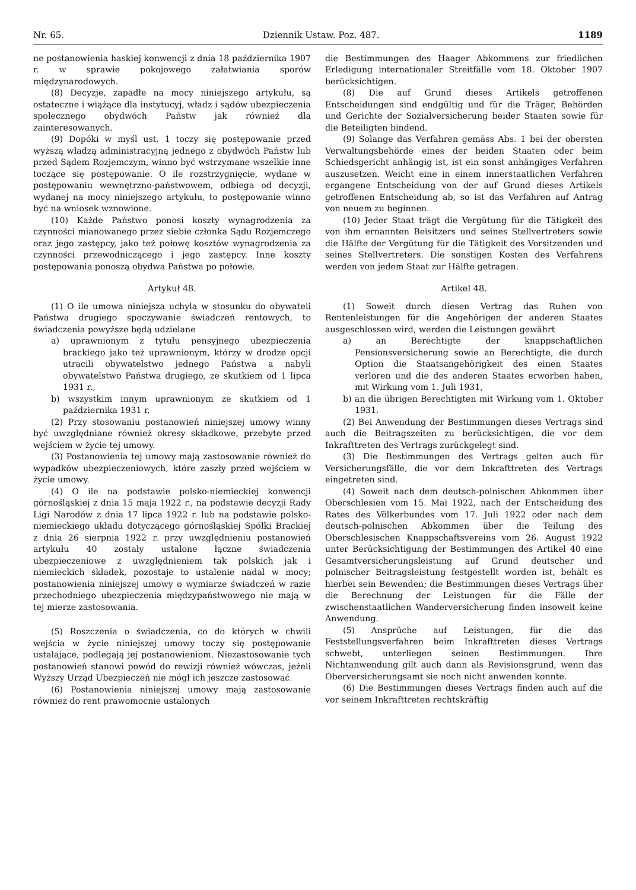Nr. 65. Dziennik Ustaw. Poz. 487. 1189
ne postanowienia haskiej konwencji z dnia 18 października 1907 r. w sprawie pokojowego załatwiania sporów międzynarodowych.
(8) Decyzje, zapadłe na mocy niniejszego artykułu, są ostateczne i wiążące dla instytucyj, władz i sądów ubezpieczenia społecznego obydwóch Państw jak również dla zainteresowanych.
(9) Dopóki w myśl ust. 1 toczy się postępowanie przed wyższą władzą administracyjną jednego z obydwóch Państw lub przed Sądem Rozjemczym, winno być wstrzymane wszelkie inne toczące się postępowanie. O ile rozstrzygnięcie, wydane w postępowaniu wewnętrzno-państwowem, odbiega od decyzji, wydanej na mocy niniejszego artykułu, to postępowanie winno być na wniosek wznowione.
(10) Każde Państwo ponosi koszty wynagrodzenia za czynności mianowanego przez siebie członka Sądu Rozjemczego oraz jego zastępcy, jako też połowę kosztów wynagrodzenia za czynności przewodniczącego i jego zastępcy. Inne koszty postępowania ponoszą obydwa Państwa po połowie.
Artykuł 48.
(1) O ile umowa niniejsza uchyla w stosunku do obywateli Państwa drugiego spoczywanie świadczeń rentowych, to świadczenia powyższe będą udzielane
a) uprawnionym z tytułu pensyjnego ubezpieczenia brackiego jako też uprawnionym, którzy w drodze opcji utracili obywatelstwo jednego Państwa a nabyli obywatelstwo Państwa drugiego, ze skutkiem od 1 lipca 1931 r.,
b) wszystkim innym uprawnionym ze skutkiem od 1 października 1931 r.
(2) Przy stosowaniu postanowień niniejszej umowy winny być uwzględniane również okresy składkowe, przebyte przed wejściem w życie tej umowy.
(3) Postanowienia tej umowy mają zastosowanie również do wypadków ubezpieczeniowych, które zaszły przed wejściem w życie umowy.
(4) O ile na podstawie polsko-niemieckiej konwencji górnośląskiej z dnia 15 maja 1922 r., na podstawie decyzji Rady Ligi Narodów z dnia 17 lipca 1922 r. lub na podstawie polsko-niemieckiego układu dotyczącego górnośląskiej Spółki Brackiej z dnia 26 sierpnia 1922 r. przy uwzględnieniu postanowień artykułu 40 zostały ustalone łączne świadczenia ubezpieczeniowe z uwzględnieniem tak polskich jak i niemieckich składek, pozostaje to ustalenie nadal w mocy; postanowienia niniejszej umowy o wymiarze świadczeń w razie przechodniego ubezpieczenia międzypaństwowego nie mają w tej mierze zastosowania.
(5) Roszczenia o świadczenia, co do których w chwili wejścia w życie niniejszej umowy toczy się postępowanie ustalające, podlegają jej postanowieniom. Niezastosowanie tych postanowień stanowi powód do rewizji również wówczas, jeżeli Wyższy Urząd Ubezpieczeń nie mógł ich jeszcze zastosować.
(6) Postanowienia niniejszej umowy mają zastosowanie również do rent prawomocnie ustalonych
die Bestimmungen des Haager Abkommens zur friedlichen Erledigung internationaler Streitfälle vom 18. Oktober 1907 berücksichtigen.
(8) Die auf Grund dieses Artikels getroffenen Entscheidungen sind endgültig und für die Träger, Behörden und Gerichte der Sozialversicherung beider Staaten sowie für die Beteiligten bindend.
(9) Solange das Verfahren gemäss Abs. 1 bei der obersten Verwaltungsbehörde eines der beiden Staaten oder beim Schiedsgericht anhängig ist, ist ein sonst anhängiges Verfahren auszusetzen. Weicht eine in einem innerstaatlichen Verfahren ergangene Entscheidung von der auf Grund dieses Artikels getroffenen Entscheidung ab, so ist das Verfahren auf Antrag von neuem zu beginnen.
(10) Jeder Staat trägt die Vergütung für die Tätigkeit des von ihm ernannten Beisitzers und seines Stellvertreters sowie die Hälfte der Vergütung für die Tätigkeit des Vorsitzenden und seines Stellvertreters. Die sonstigen Kosten des Verfahrens werden von jedem Staat zur Hälfte getragen.
Artikel 48.
(1) Soweit durch diesen Vertrag das Ruhen von Rentenleistungen für die Angehörigen der anderen Staates ausgeschlossen wird, werden die Leistungen gewährt
a) an Berechtigte der knappschaftlichen Pensionsversicherung sowie an Berechtigte, die durch Option die Staatsangehörigkeit des einen Staates verloren und die des anderen Staates erworben haben, mit Wirkung vom 1. Juli 1931,
b) an die übrigen Berechtigten mit Wirkung vom 1. Oktober 1931.
(2) Bei Anwendung der Bestimmungen dieses Vertrags sind auch die Beitragszeiten zu berücksichtigen, die vor dem Inkrafttreten des Vertrags zurückgelegt sind.
(3) Die Bestimmungen des Vertrags gelten auch für Versicherungsfälle, die vor dem Inkrafttreten des Vertrags eingetreten sind.
(4) Soweit nach dem deutsch-polnischen Abkommen über Oberschlesien vom 15. Mai 1922, nach der Entscheidung des Rates des Völkerbundes vom 17. Juli 1922 oder nach dem deutsch-polnischen Abkommen über die Teilung des Oberschlesischen Knappschaftsvereins vom 26. August 1922 unter Berücksichtigung der Bestimmungen des Artikel 40 eine Gesamtversicherungsleistung auf Grund deutscher und polnischer Beitragsleistung festgestellt worden ist, behält es hierbei sein Bewenden; die Bestimmungen dieses Vertrags über die Berechnung der Leistungen für die Fälle der zwischenstaatlichen Wanderversicherung finden insoweit keine Anwendung.
(5) Ansprüche auf Leistungen, für die das Feststellungsverfahren beim Inkrafttreten dieses Vertrags schwebt, unterliegen seinen Bestimmungen. Ihre Nichtanwendung gilt auch dann als Revisionsgrund, wenn das Oberversicherungsamt sie noch nicht anwenden konnte.
(6) Die Bestimmungen dieses Vertrags finden auch auf die vor seinem Inkrafttreten rechtskräftig